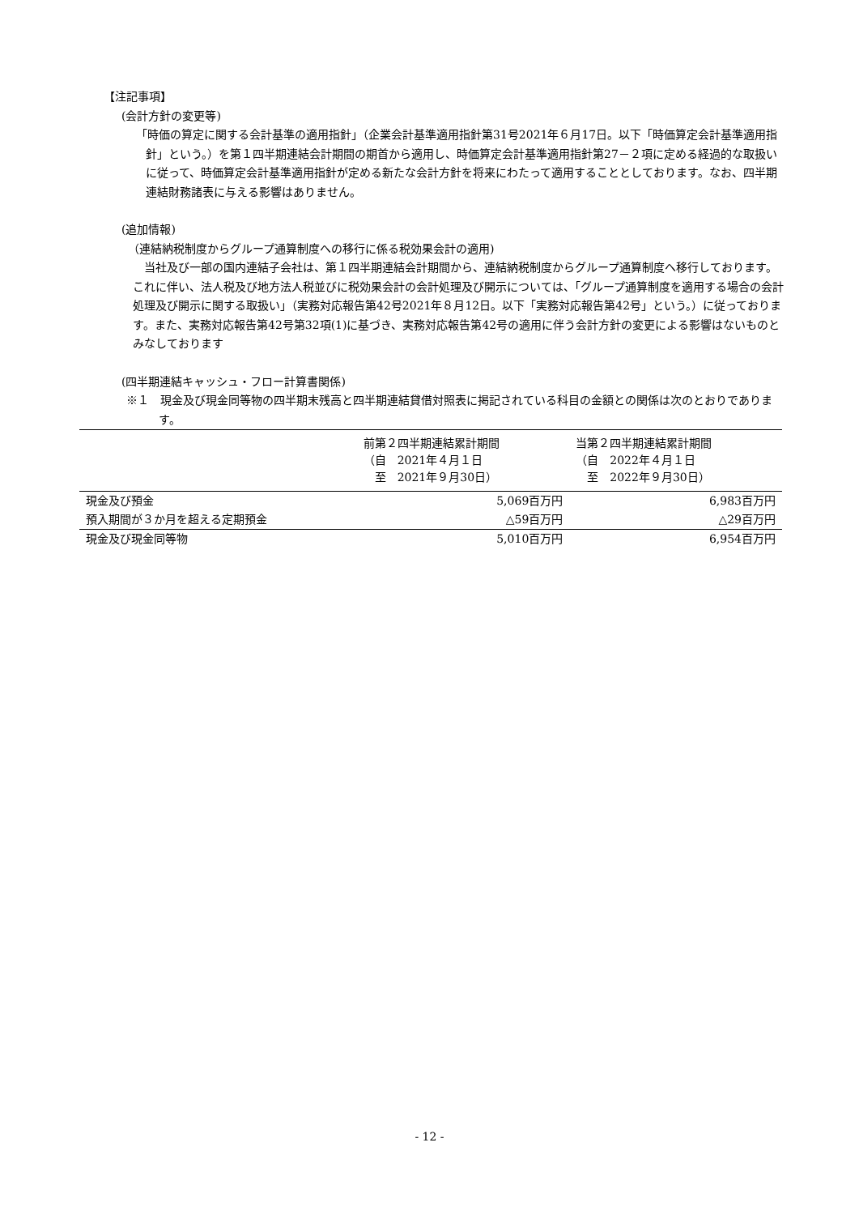【注記事項】
(会計方針の変更等)
「時価の算定に関する会計基準の適用指針」（企業会計基準適用指針第31号2021年６月17日。以下「時価算定会計基準適用指針」という。）を第１四半期連結会計期間の期首から適用し、時価算定会計基準適用指針第27－２項に定める経過的な取扱いに従って、時価算定会計基準適用指針が定める新たな会計方針を将来にわたって適用することとしております。なお、四半期連結財務諸表に与える影響はありません。
(追加情報)
（連結納税制度からグループ通算制度への移行に係る税効果会計の適用)
当社及び一部の国内連結子会社は、第１四半期連結会計期間から、連結納税制度からグループ通算制度へ移行しております。これに伴い、法人税及び地方法人税並びに税効果会計の会計処理及び開示については、「グループ通算制度を適用する場合の会計処理及び開示に関する取扱い」（実務対応報告第42号2021年８月12日。以下「実務対応報告第42号」という。）に従っております。また、実務対応報告第42号第32項(1)に基づき、実務対応報告第42号の適用に伴う会計方針の変更による影響はないものとみなしております
(四半期連結キャッシュ・フロー計算書関係)
※１　現金及び現金同等物の四半期末残高と四半期連結貸借対照表に掲記されている科目の金額との関係は次のとおりであります。
| | 前第２四半期連結累計期間 （自 2021年４月１日 至 2021年９月30日） | 当第２四半期連結累計期間 （自 2022年４月１日 至 2022年９月30日） |
| --- | --- | --- |
| 現金及び預金 | 5,069百万円 | 6,983百万円 |
| 預入期間が３か月を超える定期預金 | △59百万円 | △29百万円 |
| 現金及び現金同等物 | 5,010百万円 | 6,954百万円 |
- 12 -